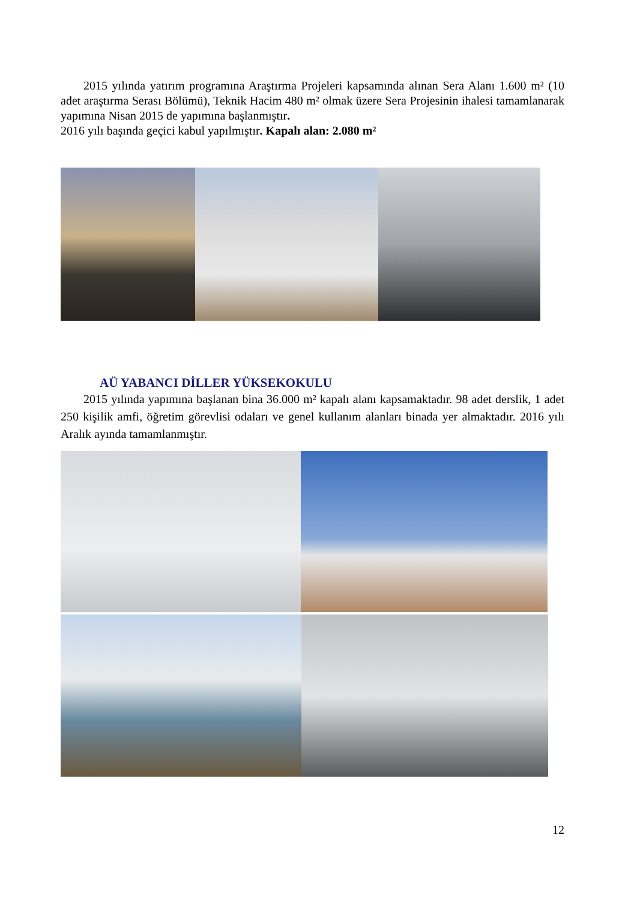2015 yılında yatırım programına Araştırma Projeleri kapsamında alınan Sera Alanı 1.600 m² (10 adet araştırma Serası Bölümü), Teknik Hacim 480 m² olmak üzere Sera Projesinin ihalesi tamamlanarak yapımına Nisan 2015 de yapımına başlanmıştır.
2016 yılı başında geçici kabul yapılmıştır. Kapalı alan: 2.080 m²
AÜ YABANCI DİLLER YÜKSEKOKULU
2015 yılında yapımına başlanan bina 36.000 m² kapalı alanı kapsamaktadır. 98 adet derslik, 1 adet 250 kişilik amfi, öğretim görevlisi odaları ve genel kullanım alanları binada yer almaktadır. 2016 yılı Aralık ayında tamamlanmıştır.
12